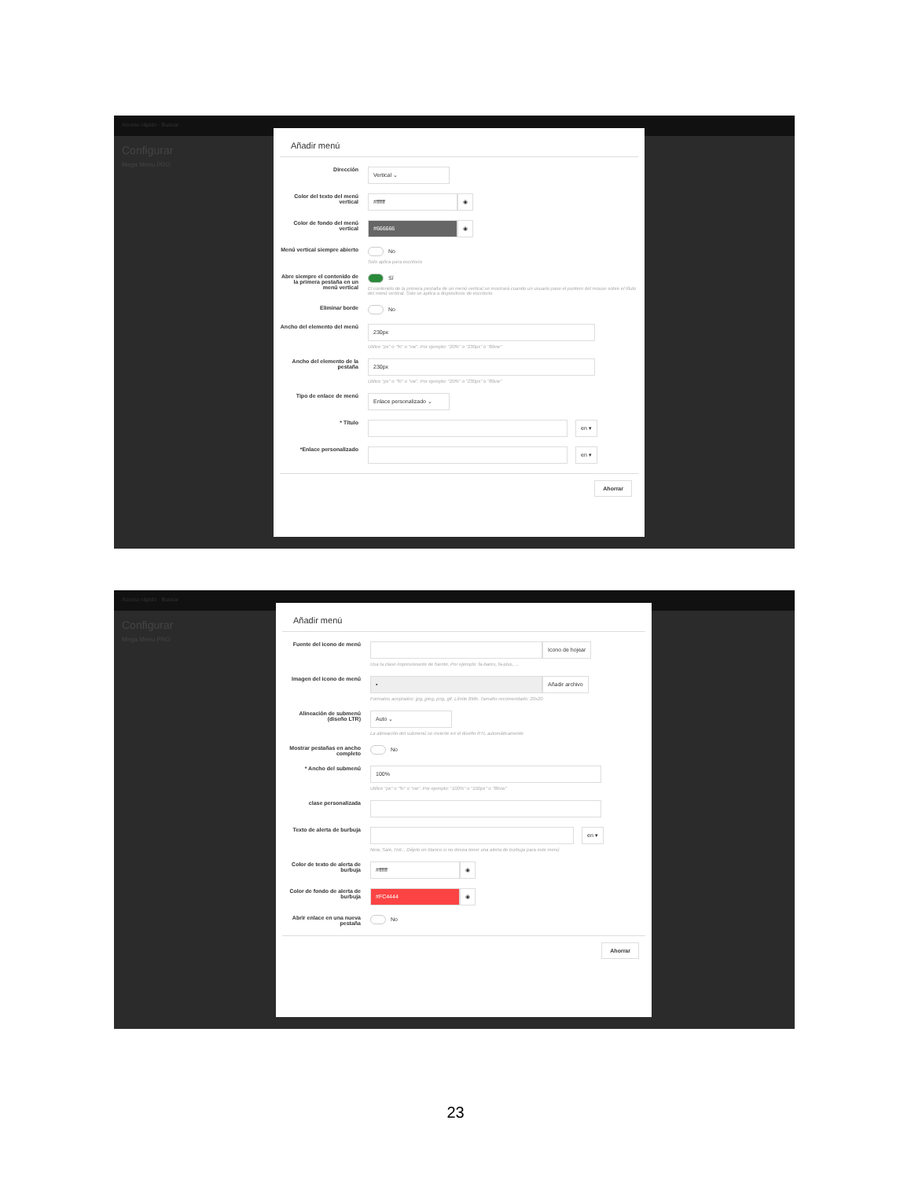Acceso rápido · Buscar
Configurar
Mega Menu PRO
Añadir menú
Dirección
Vertical ⌄
Color del texto del menú vertical
#ffffff ◉
Color de fondo del menú vertical
#666666 ◉
Menú vertical siempre abierto
No
Solo aplica para escritorio
Abre siempre el contenido de la primera pestaña en un menú vertical
Sí
El contenido de la primera pestaña de un menú vertical se mostrará cuando un usuario pase el puntero del mouse sobre el título del menú vertical. Solo se aplica a dispositivos de escritorio.
Eliminar borde No
Ancho del elemento del menú
230px
Utilice "px" o "%" o "vw". Por ejemplo: "20%" o "230px" o "80vw"
Ancho del elemento de la pestaña
230px
Utilice "px" o "%" o "vw". Por ejemplo: "20%" o "230px" o "80vw"
Tipo de enlace de menú
Enlace personalizado ⌄
* Título
en ▾
*Enlace personalizado
en ▾
Ahorrar
Acceso rápido · Buscar
Configurar
Mega Menu PRO
Añadir menú
Fuente del icono de menú
Icono de hojear
Usa la clase impresionante de fuente. Por ejemplo: fa-bares, fa-plus, ...
Imagen del icono de menú
▪ Añadir archivo
Formatos aceptados: jpg, jpeg, png, gif. Límite 8Mb. Tamaño recomendado: 20x20
Alineación de submenú (diseño LTR)
Auto ⌄
La alineación del submenú se invierte en el diseño RTL automáticamente
Mostrar pestañas en ancho completo
No
* Ancho del submenú
100%
Utilice "px" o "%" o "vw". Por ejemplo: "100%" o "100px" o "80vw"
clase personalizada
Texto de alerta de burbuja
en ▾
New, Sale, Hot... Déjelo en blanco si no desea tener una alerta de burbuja para este menú
Color de texto de alerta de burbuja
#ffffff ◉
Color de fondo de alerta de burbuja
#FC4444 ◉
Abrir enlace en una nueva pestaña
No
Ahorrar
23